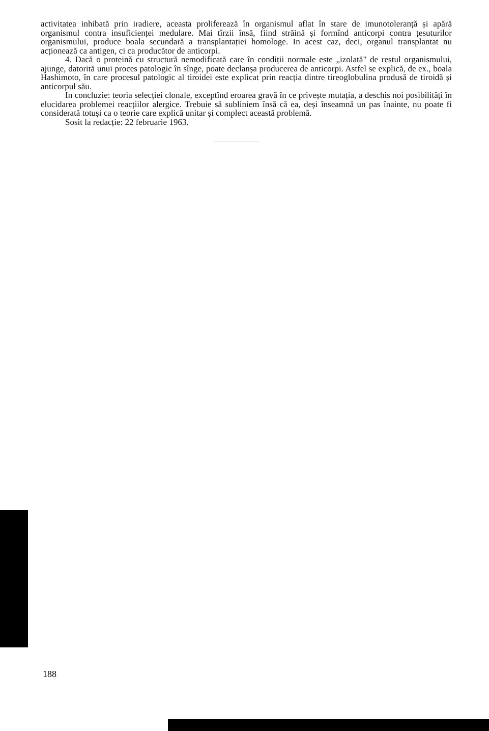activitatea inhibată prin iradiere, aceasta proliferează în organismul aflat în stare de imunotoleranță și apără organismul contra insuficienței medulare. Mai tîrzii însă, fiind străină și formînd anticorpi contra țesuturilor organismului, produce boala secundară a transplantației homologe. In acest caz, deci, organul transplantat nu acționează ca antigen, ci ca producător de anticorpi.
4. Dacă o proteină cu structură nemodificată care în condiții normale este „izolată" de restul organismului, ajunge, datorită unui proces patologic în sînge, poate declanșa producerea de anticorpi. Astfel se explică, de ex., boala Hashimoto, în care procesul patologic al tiroidei este explicat prin reacția dintre tireoglobulina produsă de tiroidă și anticorpul său.
In concluzie: teoria selecției clonale, exceptînd eroarea gravă în ce privește mutația, a deschis noi posibilități în elucidarea problemei reacțiilor alergice. Trebuie să subliniem însă că ea, deși înseamnă un pas înainte, nu poate fi considerată totuși ca o teorie care explică unitar și complect această problemă.
Sosit la redacție: 22 februarie 1963.
188